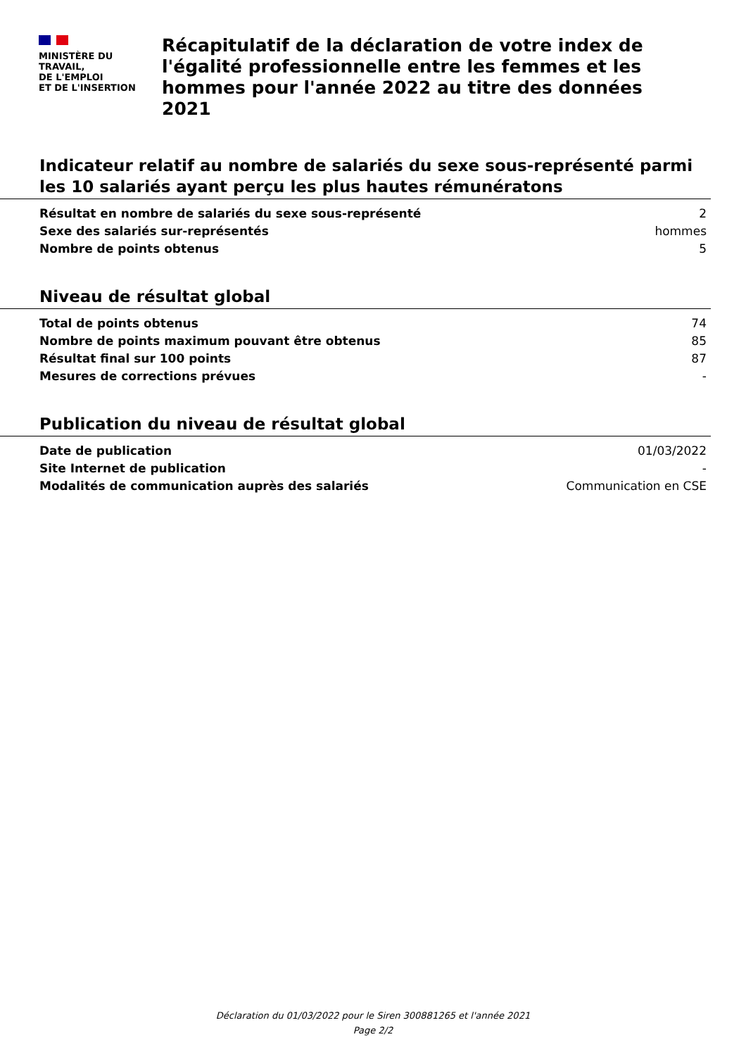MINISTÈRE DU
TRAVAIL,
DE L'EMPLOI
ET DE L'INSERTION
Récapitulatif de la déclaration de votre index de l'égalité professionnelle entre les femmes et les hommes pour l'année 2022 au titre des données 2021
Indicateur relatif au nombre de salariés du sexe sous-représenté parmi les 10 salariés ayant perçu les plus hautes rémunératons
| Résultat en nombre de salariés du sexe sous-représenté | 2 |
| Sexe des salariés sur-représentés | hommes |
| Nombre de points obtenus | 5 |
Niveau de résultat global
| Total de points obtenus | 74 |
| Nombre de points maximum pouvant être obtenus | 85 |
| Résultat final sur 100 points | 87 |
| Mesures de corrections prévues | - |
Publication du niveau de résultat global
| Date de publication | 01/03/2022 |
| Site Internet de publication | - |
| Modalités de communication auprès des salariés | Communication en CSE |
Déclaration du 01/03/2022 pour le Siren 300881265 et l'année 2021
Page 2/2